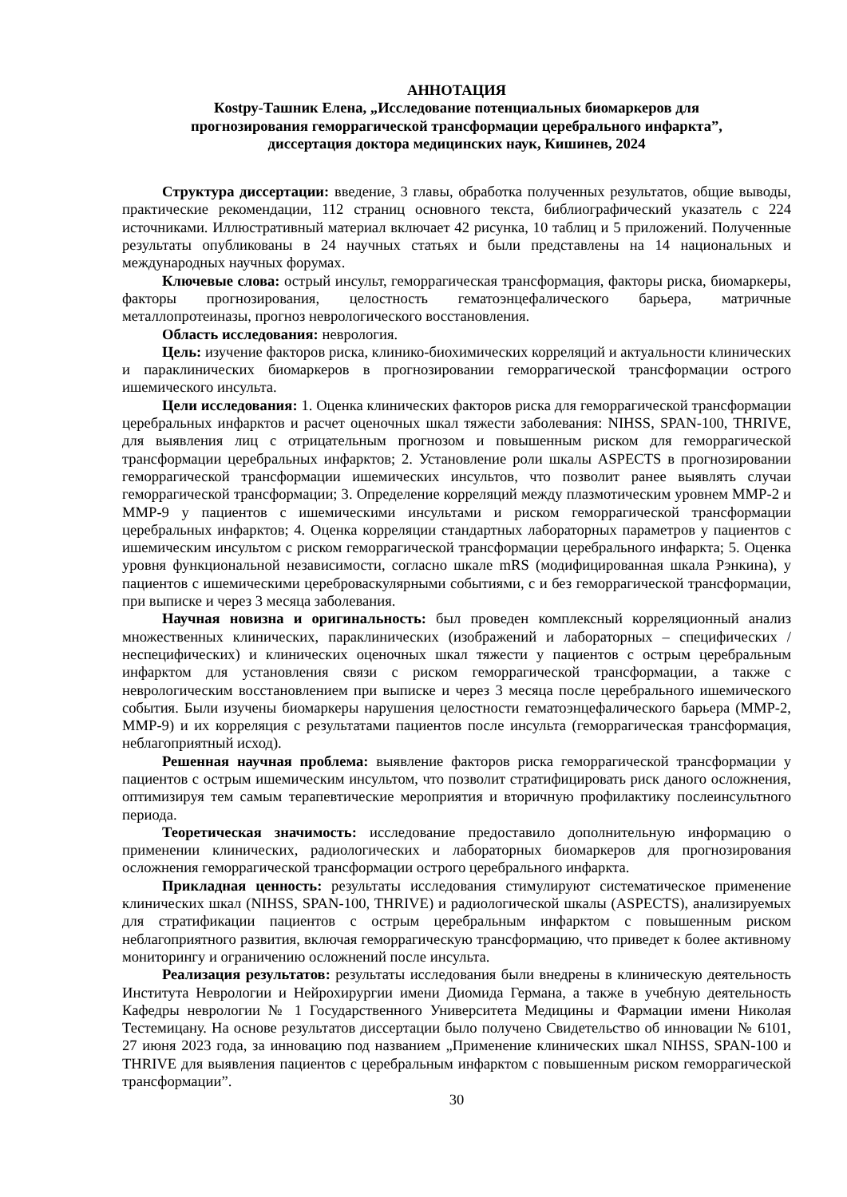АННОТАЦИЯ
Кostру-Ташник Елена, „Исследование потенциальных биомаркеров для
прогнозирования геморрагической трансформации церебрального инфаркта”,
диссертация доктора медицинских наук, Кишинев, 2024
Структура диссертации: введение, 3 главы, обработка полученных результатов, общие выводы, практические рекомендации, 112 страниц основного текста, библиографический указатель с 224 источниками. Иллюстративный материал включает 42 рисунка, 10 таблиц и 5 приложений. Полученные результаты опубликованы в 24 научных статьях и были представлены на 14 национальных и международных научных форумах.
Ключевые слова: острый инсульт, геморрагическая трансформация, факторы риска, биомаркеры, факторы прогнозирования, целостность гематоэнцефалического барьера, матричные металлопротеиназы, прогноз неврологического восстановления.
Область исследования: неврология.
Цель: изучение факторов риска, клинико-биохимических корреляций и актуальности клинических и параклинических биомаркеров в прогнозировании геморрагической трансформации острого ишемического инсульта.
Цели исследования: 1. Оценка клинических факторов риска для геморрагической трансформации церебральных инфарктов и расчет оценочных шкал тяжести заболевания: NIHSS, SPAN-100, THRIVE, для выявления лиц с отрицательным прогнозом и повышенным риском для геморрагической трансформации церебральных инфарктов; 2. Установление роли шкалы ASPECTS в прогнозировании геморрагической трансформации ишемических инсультов, что позволит ранее выявлять случаи геморрагической трансформации; 3. Определение корреляций между плазмотическим уровнем MMP-2 и MMP-9 у пациентов с ишемическими инсультами и риском геморрагической трансформации церебральных инфарктов; 4. Оценка корреляции стандартных лабораторных параметров у пациентов с ишемическим инсультом с риском геморрагической трансформации церебрального инфаркта; 5. Оценка уровня функциональной независимости, согласно шкале mRS (модифицированная шкала Рэнкина), у пациентов с ишемическими цереброваскулярными событиями, с и без геморрагической трансформации, при выписке и через 3 месяца заболевания.
Научная новизна и оригинальность: был проведен комплексный корреляционный анализ множественных клинических, параклинических (изображений и лабораторных – специфических / неспецифических) и клинических оценочных шкал тяжести у пациентов с острым церебральным инфарктом для установления связи с риском геморрагической трансформации, а также с неврологическим восстановлением при выписке и через 3 месяца после церебрального ишемического события. Были изучены биомаркеры нарушения целостности гематоэнцефалического барьера (MMP-2, MMP-9) и их корреляция с результатами пациентов после инсульта (геморрагическая трансформация, неблагоприятный исход).
Решенная научная проблема: выявление факторов риска геморрагической трансформации у пациентов с острым ишемическим инсультом, что позволит стратифицировать риск даного осложнения, оптимизируя тем самым терапевтические мероприятия и вторичную профилактику послеинсультного периода.
Теоретическая значимость: исследование предоставило дополнительную информацию о применении клинических, радиологических и лабораторных биомаркеров для прогнозирования осложнения геморрагической трансформации острого церебрального инфаркта.
Прикладная ценность: результаты исследования стимулируют систематическое применение клинических шкал (NIHSS, SPAN-100, THRIVE) и радиологической шкалы (ASPECTS), анализируемых для стратификации пациентов с острым церебральным инфарктом с повышенным риском неблагоприятного развития, включая геморрагическую трансформацию, что приведет к более активному мониторингу и ограничению осложнений после инсульта.
Реализация результатов: результаты исследования были внедрены в клиническую деятельность Института Неврологии и Нейрохирургии имени Диомида Германа, а также в учебную деятельность Кафедры неврологии № 1 Государственного Университета Медицины и Фармации имени Николая Тестемицану. На основе результатов диссертации было получено Свидетельство об инновации № 6101, 27 июня 2023 года, за инновацию под названием „Применение клинических шкал NIHSS, SPAN-100 и THRIVE для выявления пациентов с церебральным инфарктом с повышенным риском геморрагической трансформации”.
30